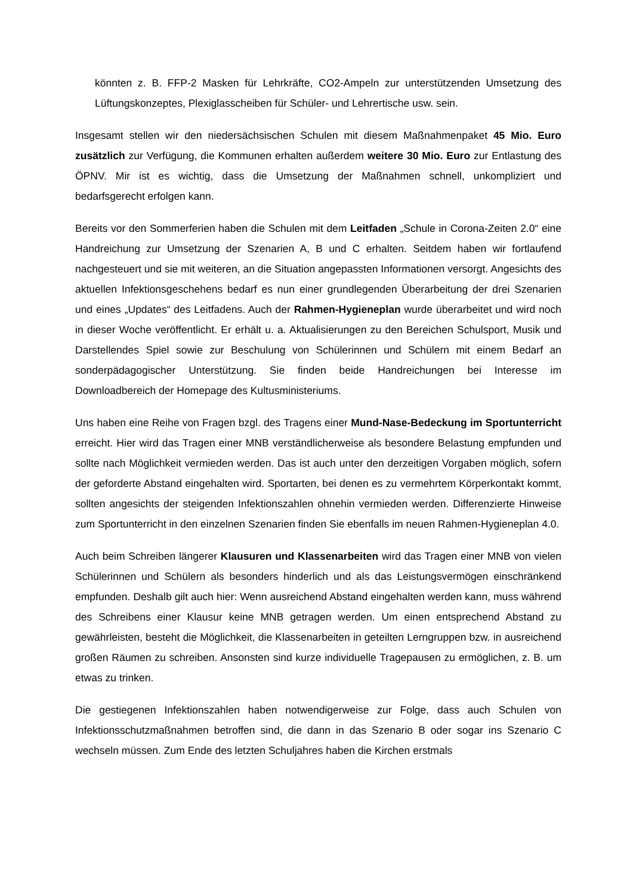könnten z. B. FFP-2 Masken für Lehrkräfte, CO2-Ampeln zur unterstützenden Umsetzung des Lüftungskonzeptes, Plexiglasscheiben für Schüler- und Lehrertische usw. sein.
Insgesamt stellen wir den niedersächsischen Schulen mit diesem Maßnahmenpaket 45 Mio. Euro zusätzlich zur Verfügung, die Kommunen erhalten außerdem weitere 30 Mio. Euro zur Entlastung des ÖPNV. Mir ist es wichtig, dass die Umsetzung der Maßnahmen schnell, unkompliziert und bedarfsgerecht erfolgen kann.
Bereits vor den Sommerferien haben die Schulen mit dem Leitfaden „Schule in Corona-Zeiten 2.0“ eine Handreichung zur Umsetzung der Szenarien A, B und C erhalten. Seitdem haben wir fortlaufend nachgesteuert und sie mit weiteren, an die Situation angepassten Informationen versorgt. Angesichts des aktuellen Infektionsgeschehens bedarf es nun einer grundlegenden Überarbeitung der drei Szenarien und eines „Updates“ des Leitfadens. Auch der Rahmen-Hygieneplan wurde überarbeitet und wird noch in dieser Woche veröffentlicht. Er erhält u. a. Aktualisierungen zu den Bereichen Schulsport, Musik und Darstellendes Spiel sowie zur Beschulung von Schülerinnen und Schülern mit einem Bedarf an sonderpädagogischer Unterstützung. Sie finden beide Handreichungen bei Interesse im Downloadbereich der Homepage des Kultusministeriums.
Uns haben eine Reihe von Fragen bzgl. des Tragens einer Mund-Nase-Bedeckung im Sportunterricht erreicht. Hier wird das Tragen einer MNB verständlicherweise als besondere Belastung empfunden und sollte nach Möglichkeit vermieden werden. Das ist auch unter den derzeitigen Vorgaben möglich, sofern der geforderte Abstand eingehalten wird. Sportarten, bei denen es zu vermehrtem Körperkontakt kommt, sollten angesichts der steigenden Infektionszahlen ohnehin vermieden werden. Differenzierte Hinweise zum Sportunterricht in den einzelnen Szenarien finden Sie ebenfalls im neuen Rahmen-Hygieneplan 4.0.
Auch beim Schreiben längerer Klausuren und Klassenarbeiten wird das Tragen einer MNB von vielen Schülerinnen und Schülern als besonders hinderlich und als das Leistungsvermögen einschränkend empfunden. Deshalb gilt auch hier: Wenn ausreichend Abstand eingehalten werden kann, muss während des Schreibens einer Klausur keine MNB getragen werden. Um einen entsprechend Abstand zu gewährleisten, besteht die Möglichkeit, die Klassenarbeiten in geteilten Lerngruppen bzw. in ausreichend großen Räumen zu schreiben. Ansonsten sind kurze individuelle Tragepausen zu ermöglichen, z. B. um etwas zu trinken.
Die gestiegenen Infektionszahlen haben notwendigerweise zur Folge, dass auch Schulen von Infektionsschutzmaßnahmen betroffen sind, die dann in das Szenario B oder sogar ins Szenario C wechseln müssen. Zum Ende des letzten Schuljahres haben die Kirchen erstmals